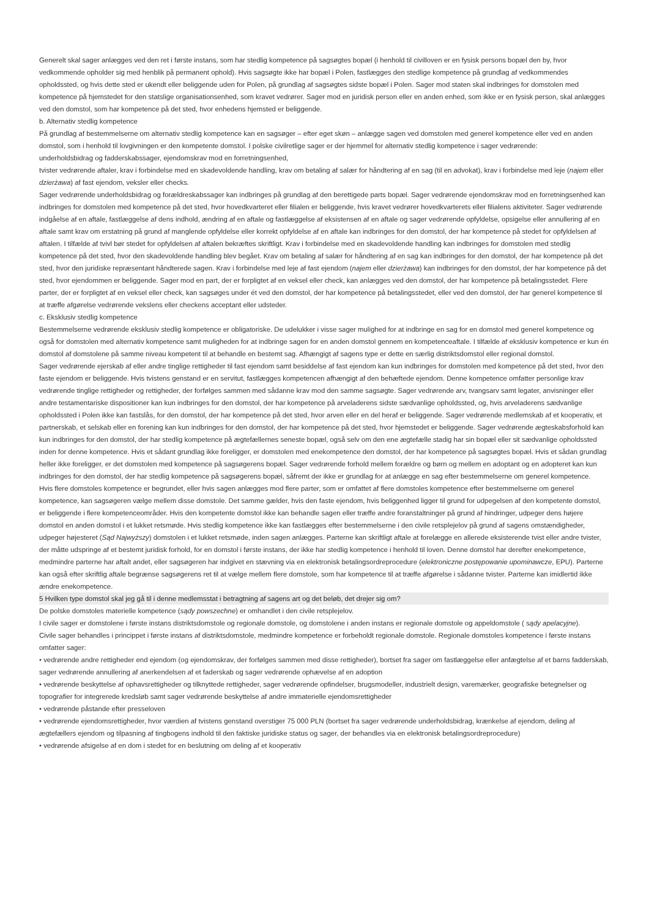Generelt skal sager anlægges ved den ret i første instans, som har stedlig kompetence på sagsøgtes bopæl (i henhold til civilloven er en fysisk persons bopæl den by, hvor vedkommende opholder sig med henblik på permanent ophold). Hvis sagsøgte ikke har bopæl i Polen, fastlægges den stedlige kompetence på grundlag af vedkommendes opholdssted, og hvis dette sted er ukendt eller beliggende uden for Polen, på grundlag af sagsøgtes sidste bopæl i Polen. Sager mod staten skal indbringes for domstolen med kompetence på hjemstedet for den statslige organisationsenhed, som kravet vedrører. Sager mod en juridisk person eller en anden enhed, som ikke er en fysisk person, skal anlægges ved den domstol, som har kompetence på det sted, hvor enhedens hjemsted er beliggende.
b. Alternativ stedlig kompetence
På grundlag af bestemmelserne om alternativ stedlig kompetence kan en sagsøger – efter eget skøn – anlægge sagen ved domstolen med generel kompetence eller ved en anden domstol, som i henhold til lovgivningen er den kompetente domstol. I polske civilretlige sager er der hjemmel for alternativ stedlig kompetence i sager vedrørende:
underholdsbidrag og fadderskabssager, ejendomskrav mod en forretningsenhed,
tvister vedrørende aftaler, krav i forbindelse med en skadevoldende handling, krav om betaling af salær for håndtering af en sag (til en advokat), krav i forbindelse med leje (najem eller dzierżawa) af fast ejendom, veksler eller checks.
Sager vedrørende underholdsbidrag og forældreskabssager kan indbringes på grundlag af den berettigede parts bopæl. Sager vedrørende ejendomskrav mod en forretningsenhed kan indbringes for domstolen med kompetence på det sted, hvor hovedkvarteret eller filialen er beliggende, hvis kravet vedrører hovedkvarterets eller filialens aktiviteter. Sager vedrørende indgåelse af en aftale, fastlæggelse af dens indhold, ændring af en aftale og fastlæggelse af eksistensen af en aftale og sager vedrørende opfyldelse, opsigelse eller annullering af en aftale samt krav om erstatning på grund af manglende opfyldelse eller korrekt opfyldelse af en aftale kan indbringes for den domstol, der har kompetence på stedet for opfyldelsen af aftalen. I tilfælde af tvivl bør stedet for opfyldelsen af aftalen bekræftes skriftligt. Krav i forbindelse med en skadevoldende handling kan indbringes for domstolen med stedlig kompetence på det sted, hvor den skadevoldende handling blev begået. Krav om betaling af salær for håndtering af en sag kan indbringes for den domstol, der har kompetence på det sted, hvor den juridiske repræsentant håndterede sagen. Krav i forbindelse med leje af fast ejendom (najem eller dzierżawa) kan indbringes for den domstol, der har kompetence på det sted, hvor ejendommen er beliggende. Sager mod en part, der er forpligtet af en veksel eller check, kan anlægges ved den domstol, der har kompetence på betalingsstedet. Flere parter, der er forpligtet af en veksel eller check, kan sagsøges under ét ved den domstol, der har kompetence på betalingsstedet, eller ved den domstol, der har generel kompetence til at træffe afgørelse vedrørende vekslens eller checkens acceptant eller udsteder.
c. Eksklusiv stedlig kompetence
Bestemmelserne vedrørende eksklusiv stedlig kompetence er obligatoriske. De udelukker i visse sager mulighed for at indbringe en sag for en domstol med generel kompetence og også for domstolen med alternativ kompetence samt muligheden for at indbringe sagen for en anden domstol gennem en kompetenceaftale. I tilfælde af eksklusiv kompetence er kun én domstol af domstolene på samme niveau kompetent til at behandle en bestemt sag. Afhængigt af sagens type er dette en særlig distriktsdomstol eller regional domstol.
Sager vedrørende ejerskab af eller andre tinglige rettigheder til fast ejendom samt besiddelse af fast ejendom kan kun indbringes for domstolen med kompetence på det sted, hvor den faste ejendom er beliggende. Hvis tvistens genstand er en servitut, fastlægges kompetencen afhængigt af den behæftede ejendom. Denne kompetence omfatter personlige krav vedrørende tinglige rettigheder og rettigheder, der forfølges sammen med sådanne krav mod den samme sagsøgte. Sager vedrørende arv, tvangsarv samt legater, anvisninger eller andre testamentariske dispositioner kan kun indbringes for den domstol, der har kompetence på arveladerens sidste sædvanlige opholdssted, og, hvis arveladerens sædvanlige opholdssted i Polen ikke kan fastslås, for den domstol, der har kompetence på det sted, hvor arven eller en del heraf er beliggende. Sager vedrørende medlemskab af et kooperativ, et partnerskab, et selskab eller en forening kan kun indbringes for den domstol, der har kompetence på det sted, hvor hjemstedet er beliggende. Sager vedrørende ægteskabsforhold kan kun indbringes for den domstol, der har stedlig kompetence på ægtefællernes seneste bopæl, også selv om den ene ægtefælle stadig har sin bopæl eller sit sædvanlige opholdssted inden for denne kompetence. Hvis et sådant grundlag ikke foreligger, er domstolen med enekompetence den domstol, der har kompetence på sagsøgtes bopæl. Hvis et sådan grundlag heller ikke foreligger, er det domstolen med kompetence på sagsøgerens bopæl. Sager vedrørende forhold mellem forældre og børn og mellem en adoptant og en adopteret kan kun indbringes for den domstol, der har stedlig kompetence på sagsøgerens bopæl, såfremt der ikke er grundlag for at anlægge en sag efter bestemmelserne om generel kompetence.
Hvis flere domstoles kompetence er begrundet, eller hvis sagen anlægges mod flere parter, som er omfattet af flere domstoles kompetence efter bestemmelserne om generel kompetence, kan sagsøgeren vælge mellem disse domstole. Det samme gælder, hvis den faste ejendom, hvis beliggenhed ligger til grund for udpegelsen af den kompetente domstol, er beliggende i flere kompetenceområder. Hvis den kompetente domstol ikke kan behandle sagen eller træffe andre foranstaltninger på grund af hindringer, udpeger dens højere domstol en anden domstol i et lukket retsmøde. Hvis stedlig kompetence ikke kan fastlægges efter bestemmelserne i den civile retsplejelov på grund af sagens omstændigheder, udpeger højesteret (Sąd Najwyższy) domstolen i et lukket retsmøde, inden sagen anlægges. Parterne kan skriftligt aftale at forelægge en allerede eksisterende tvist eller andre tvister, der måtte udspringe af et bestemt juridisk forhold, for en domstol i første instans, der ikke har stedlig kompetence i henhold til loven. Denne domstol har derefter enekompetence, medmindre parterne har aftalt andet, eller sagsøgeren har indgivet en stævning via en elektronisk betalingsordreprocedure (elektroniczne postępowanie upominawcze, EPU). Parterne kan også efter skriftlig aftale begrænse sagsøgerens ret til at vælge mellem flere domstole, som har kompetence til at træffe afgørelse i sådanne tvister. Parterne kan imidlertid ikke ændre enekompetence.
5 Hvilken type domstol skal jeg gå til i denne medlemsstat i betragtning af sagens art og det beløb, det drejer sig om?
De polske domstoles materielle kompetence (sądy powszechne) er omhandlet i den civile retsplejelov.
I civile sager er domstolene i første instans distriktsdomstole og regionale domstole, og domstolene i anden instans er regionale domstole og appeldomstole ( sądy apelacyjne).
Civile sager behandles i princippet i første instans af distriktsdomstole, medmindre kompetence er forbeholdt regionale domstole. Regionale domstoles kompetence i første instans omfatter sager:
• vedrørende andre rettigheder end ejendom (og ejendomskrav, der forfølges sammen med disse rettigheder), bortset fra sager om fastlæggelse eller anfægtelse af et barns fadderskab, sager vedrørende annullering af anerkendelsen af et faderskab og sager vedrørende ophævelse af en adoption
• vedrørende beskyttelse af ophavsrettigheder og tilknyttede rettigheder, sager vedrørende opfindelser, brugsmodeller, industrielt design, varemærker, geografiske betegnelser og topografier for integrerede kredsløb samt sager vedrørende beskyttelse af andre immaterielle ejendomsrettigheder
• vedrørende påstande efter presseloven
• vedrørende ejendomsrettigheder, hvor værdien af tvistens genstand overstiger 75 000 PLN (bortset fra sager vedrørende underholdsbidrag, krænkelse af ejendom, deling af ægtefællers ejendom og tilpasning af tingbogens indhold til den faktiske juridiske status og sager, der behandles via en elektronisk betalingsordreprocedure)
• vedrørende afsigelse af en dom i stedet for en beslutning om deling af et kooperativ